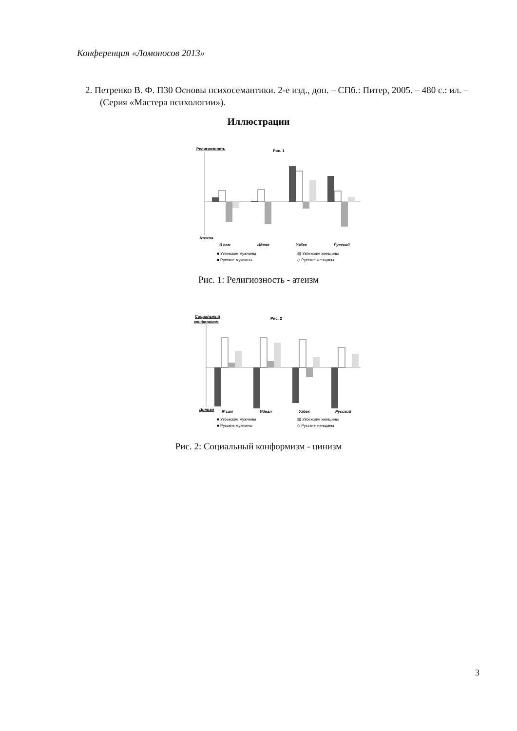Конференция «Ломоносов 2013»
2. Петренко В. Ф. П30 Основы психосемантики. 2-е изд., доп. – СПб.: Питер, 2005. – 480 с.: ил. – (Серия «Мастера психологии»).
Иллюстрации
Религиозность
Рис. 1
Атеизм
Я сам
Идеал
Узбек
Русский
■ Узбекские мужчины
▨ Узбекские женщины
■ Русские мужчины
◇ Русские женщины
Рис. 1: Религиозность - атеизм
Социальный
конформизм
Рис. 2
Цинизм
Я сам
Идеал
Узбек
Русский
■ Узбекские мужчины
▨ Узбекские женщины
■ Русские мужчины
◇ Русские женщины
Рис. 2: Социальный конформизм - цинизм
3